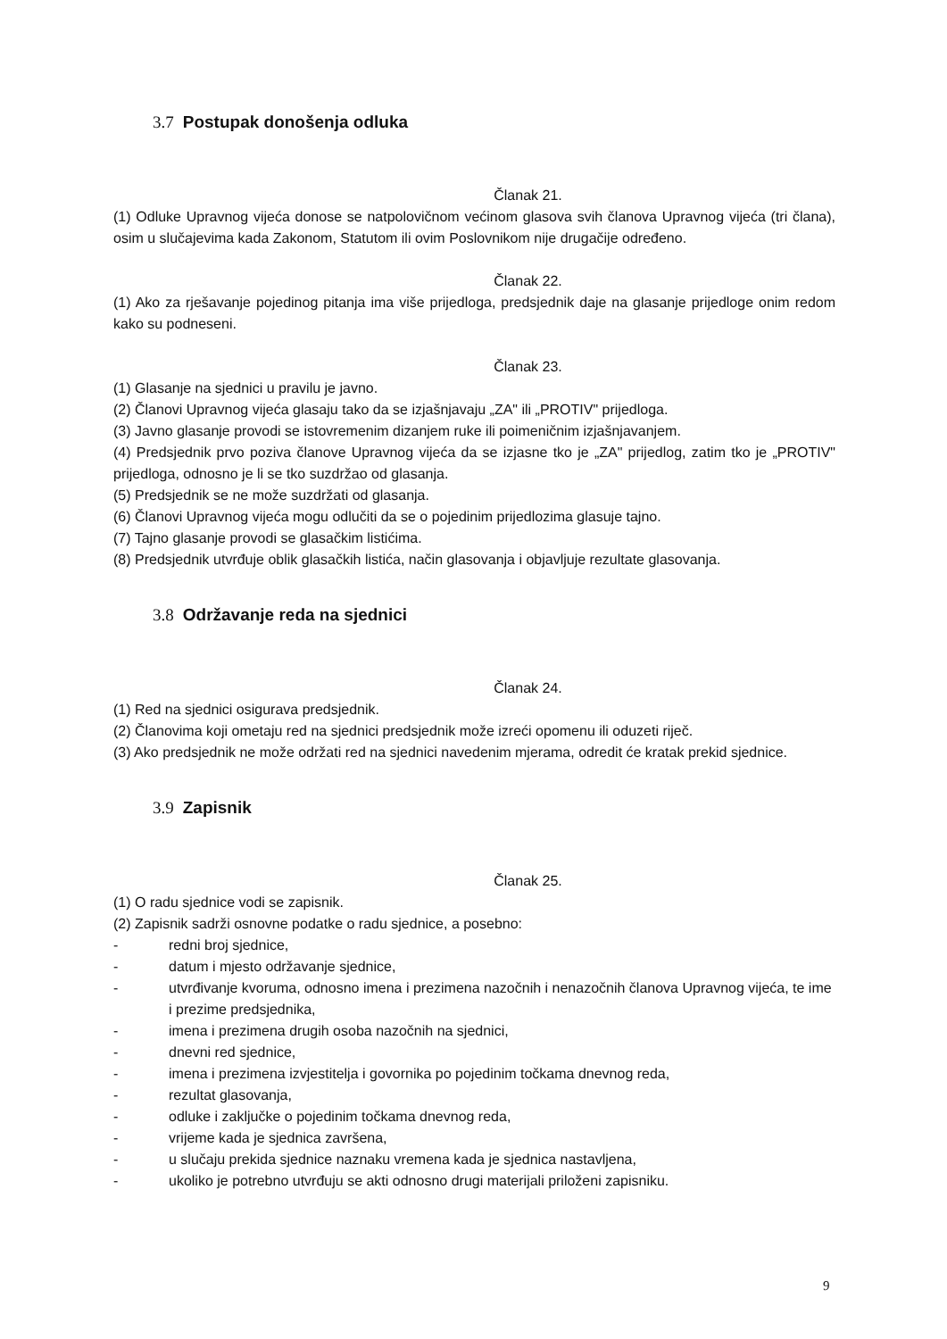3.7 Postupak donošenja odluka
Članak 21.
(1) Odluke Upravnog vijeća donose se natpolovičnom većinom glasova svih članova Upravnog vijeća (tri člana), osim u slučajevima kada Zakonom, Statutom ili ovim Poslovnikom nije drugačije određeno.
Članak 22.
(1) Ako za rješavanje pojedinog pitanja ima više prijedloga, predsjednik daje na glasanje prijedloge onim redom kako su podneseni.
Članak 23.
(1) Glasanje na sjednici u pravilu je javno.
(2) Članovi Upravnog vijeća glasaju tako da se izjašnjavaju „ZA" ili „PROTIV" prijedloga.
(3) Javno glasanje provodi se istovremenim dizanjem ruke ili poimeničnim izjašnjavanjem.
(4) Predsjednik prvo poziva članove Upravnog vijeća da se izjasne tko je „ZA" prijedlog, zatim tko je „PROTIV" prijedloga, odnosno je li se tko suzdržao od glasanja.
(5) Predsjednik se ne može suzdržati od glasanja.
(6) Članovi Upravnog vijeća mogu odlučiti da se o pojedinim prijedlozima glasuje tajno.
(7) Tajno glasanje provodi se glasačkim listićima.
(8) Predsjednik utvrđuje oblik glasačkih listića, način glasovanja i objavljuje rezultate glasovanja.
3.8 Održavanje reda na sjednici
Članak 24.
(1) Red na sjednici osigurava predsjednik.
(2) Članovima koji ometaju red na sjednici predsjednik može izreći opomenu ili oduzeti riječ.
(3) Ako predsjednik ne može održati red na sjednici navedenim mjerama, odredit će kratak prekid sjednice.
3.9 Zapisnik
Članak 25.
(1) O radu sjednice vodi se zapisnik.
(2) Zapisnik sadrži osnovne podatke o radu sjednice, a posebno:
- redni broj sjednice,
- datum i mjesto održavanje sjednice,
- utvrđivanje kvoruma, odnosno imena i prezimena nazočnih i nenazočnih članova Upravnog vijeća, te ime i prezime predsjednika,
- imena i prezimena drugih osoba nazočnih na sjednici,
- dnevni red sjednice,
- imena i prezimena izvjestitelja i govornika po pojedinim točkama dnevnog reda,
- rezultat glasovanja,
- odluke i zaključke o pojedinim točkama dnevnog reda,
- vrijeme kada je sjednica završena,
- u slučaju prekida sjednice naznaku vremena kada je sjednica nastavljena,
- ukoliko je potrebno utvrđuju se akti odnosno drugi materijali priloženi zapisniku.
9